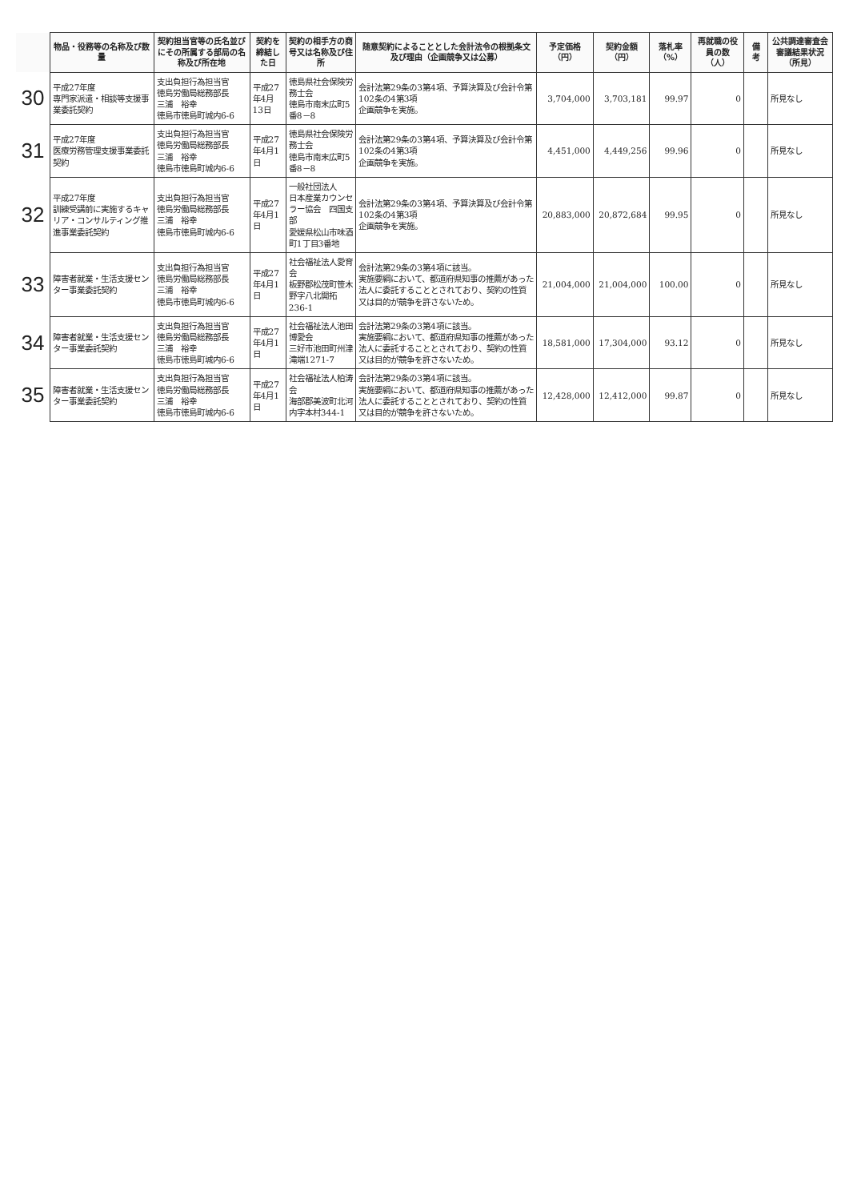| | 物品・役務等の名称及び数量 | 契約担当官等の氏名並びにその所属する部局の名称及び所在地 | 契約を締結した日 | 契約の相手方の商号又は名称及び住所 | 随意契約によることとした会計法令の根拠条文及び理由（企画競争又は公募） | 予定価格（円） | 契約金額（円） | 落札率（%） | 再就職の役員の数（人） | 備 考 | 公共調達審査会審議結果状況（所見） |
| --- | --- | --- | --- | --- | --- | --- | --- | --- | --- | --- | --- |
| 30 | 平成27年度 専門家派遣・相談等支援事業委託契約 | 支出負担行為担当官 徳島労働局総務部長 三浦 裕幸 徳島市徳島町城内6-6 | 平成27年4月13日 | 徳島県社会保険労務士会 徳島市南末広町5番8－8 | 会計法第29条の3第4項、予算決算及び会計令第102条の4第3項 企画競争を実施。 | 3,704,000 | 3,703,181 | 99.97 | 0 | | 所見なし |
| 31 | 平成27年度 医療労務管理支援事業委託契約 | 支出負担行為担当官 徳島労働局総務部長 三浦 裕幸 徳島市徳島町城内6-6 | 平成27年4月1日 | 徳島県社会保険労務士会 徳島市南末広町5番8－8 | 会計法第29条の3第4項、予算決算及び会計令第102条の4第3項 企画競争を実施。 | 4,451,000 | 4,449,256 | 99.96 | 0 | | 所見なし |
| 32 | 平成27年度 訓練受講前に実施するキャリア・コンサルティング推進事業委託契約 | 支出負担行為担当官 徳島労働局総務部長 三浦 裕幸 徳島市徳島町城内6-6 | 平成27年4月1日 | 一般社団法人 日本産業カウンセラー協会 四国支部 愛媛県松山市味酒町1丁目3番地 | 会計法第29条の3第4項、予算決算及び会計令第102条の4第3項 企画競争を実施。 | 20,883,000 | 20,872,684 | 99.95 | 0 | | 所見なし |
| 33 | 障害者就業・生活支援センター事業委託契約 | 支出負担行為担当官 徳島労働局総務部長 三浦 裕幸 徳島市徳島町城内6-6 | 平成27年4月1日 | 社会福祉法人愛育会 板野郡松茂町笹木野字八北開拓236-1 | 会計法第29条の3第4項に該当。 実施要綱において、都道府県知事の推薦があった法人に委託することとされており、契約の性質又は目的が競争を許さないため。 | 21,004,000 | 21,004,000 | 100.00 | 0 | | 所見なし |
| 34 | 障害者就業・生活支援センター事業委託契約 | 支出負担行為担当官 徳島労働局総務部長 三浦 裕幸 徳島市徳島町城内6-6 | 平成27年4月1日 | 社会福祉法人池田博愛会 三好市池田町州津滝端1271-7 | 会計法第29条の3第4項に該当。 実施要綱において、都道府県知事の推薦があった法人に委託することとされており、契約の性質又は目的が競争を許さないため。 | 18,581,000 | 17,304,000 | 93.12 | 0 | | 所見なし |
| 35 | 障害者就業・生活支援センター事業委託契約 | 支出負担行為担当官 徳島労働局総務部長 三浦 裕幸 徳島市徳島町城内6-6 | 平成27年4月1日 | 社会福祉法人柏涛会 海部郡美波町北河内字本村344-1 | 会計法第29条の3第4項に該当。 実施要綱において、都道府県知事の推薦があった法人に委託することとされており、契約の性質又は目的が競争を許さないため。 | 12,428,000 | 12,412,000 | 99.87 | 0 | | 所見なし |